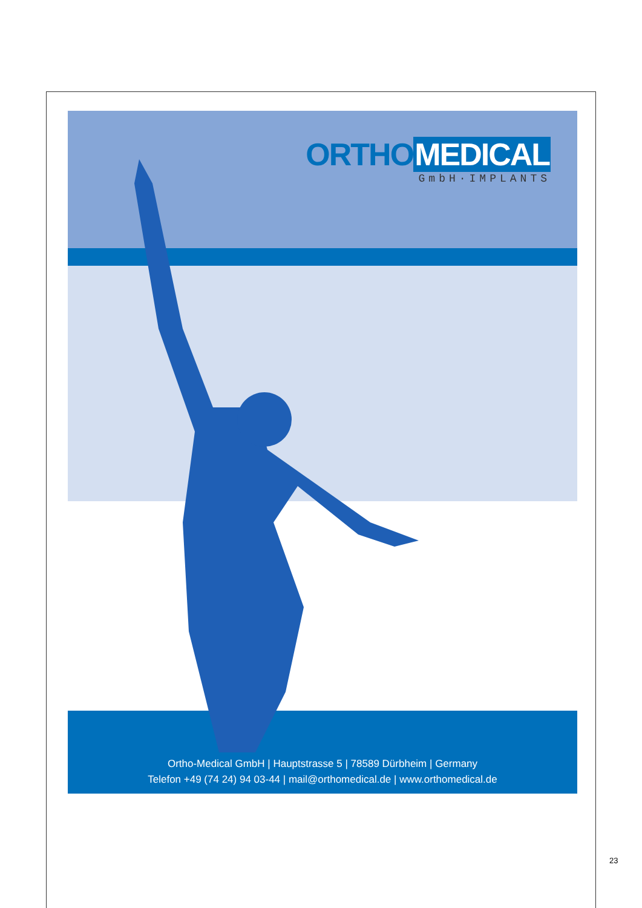ORTHO MEDICAL
GmbH·IMPLANTS
Ortho-Medical GmbH | Hauptstrasse 5 | 78589 Dürbheim | Germany
Telefon +49 (74 24) 94 03-44 | mail@orthomedical.de | www.orthomedical.de
23